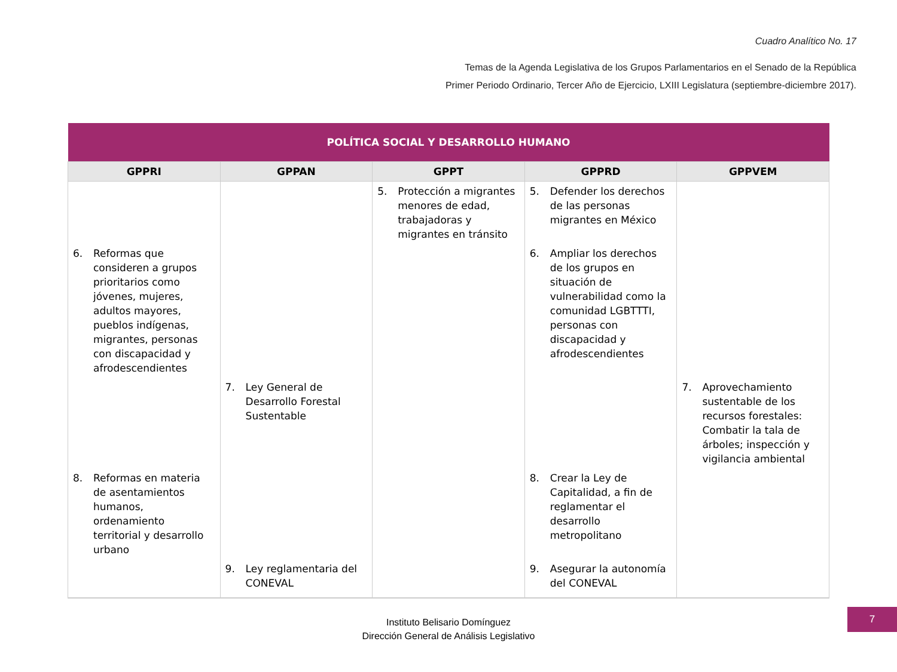Cuadro Analítico No. 17
Temas de la Agenda Legislativa de los Grupos Parlamentarios en el Senado de la República
Primer Periodo Ordinario, Tercer Año de Ejercicio, LXIII Legislatura (septiembre-diciembre 2017).
| POLÍTICA SOCIAL Y DESARROLLO HUMANO | | | | |
| --- | --- | --- | --- | --- |
| GPPRI | GPPAN | GPPT | GPPRD | GPPVEM |
| | | 5. Protección a migrantes menores de edad, trabajadoras y migrantes en tránsito | 5. Defender los derechos de las personas migrantes en México | |
| 6. Reformas que consideren a grupos prioritarios como jóvenes, mujeres, adultos mayores, pueblos indígenas, migrantes, personas con discapacidad y afrodescendientes | | | 6. Ampliar los derechos de los grupos en situación de vulnerabilidad como la comunidad LGBTTTI, personas con discapacidad y afrodescendientes | |
| | 7. Ley General de Desarrollo Forestal Sustentable | | | 7. Aprovechamiento sustentable de los recursos forestales: Combatir la tala de árboles; inspección y vigilancia ambiental |
| 8. Reformas en materia de asentamientos humanos, ordenamiento territorial y desarrollo urbano | | | 8. Crear la Ley de Capitalidad, a fin de reglamentar el desarrollo metropolitano | |
| | 9. Ley reglamentaria del CONEVAL | | 9. Asegurar la autonomía del CONEVAL | |
Instituto Belisario Domínguez
Dirección General de Análisis Legislativo
7